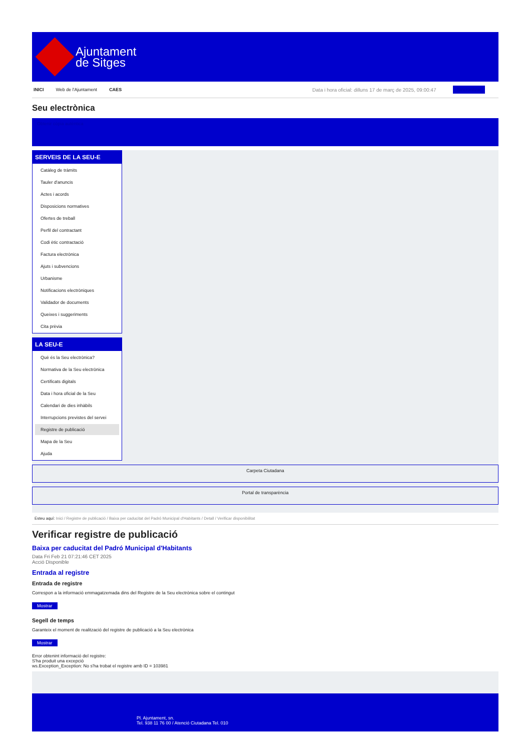Ajuntament
de Sitges
INICI Web de l'Ajuntament CAES Data i hora oficial: dilluns 17 de març de 2025, 09:00:47 Sincronitzar
Seu electrònica
Obtenir còpia autèntica
SERVEIS DE LA SEU-E
Catàleg de tràmits
Tauler d'anuncis
Actes i acords
Disposicions normatives
Ofertes de treball
Perfil del contractant
Codi ètic contractació
Factura electrònica
Ajuts i subvencions
Urbanisme
Notificacions electròniques
Validador de documents
Queixes i suggeriments
Cita prèvia
LA SEU-E
Què és la Seu electrònica?
Normativa de la Seu electrònica
Certificats digitals
Data i hora oficial de la Seu
Calendari de dies inhàbils
Interrupcions previstes del servei
Registre de publicació
Mapa de la Seu
Ajuda
Carpeta Ciutadana
Portal de transparència
Esteu aquí: Inici / Registre de publicació / Baixa per caducitat del Padró Municipal d'Habitants / Detall / Verificar disponibilitat
Verificar registre de publicació
Baixa per caducitat del Padró Municipal d'Habitants
Data Fri Feb 21 07:21:46 CET 2025
Acció Disponible
Entrada al registre
Entrada de registre
Correspon a la informació emmagatzemada dins del Registre de la Seu electrònica sobre el contingut
Mostrar
Segell de temps
Garanteix el moment de realització del registre de publicació a la Seu electrònica
Mostrar
Error obtenint informació del registre:
S'ha produit una excepció
ws.Exception_Exception: No s'ha trobat el registre amb ID = 103981
Pl. Ajuntament, sn.
Tel. 938 11 76 00 / Atenció Ciutadana Tel. 010